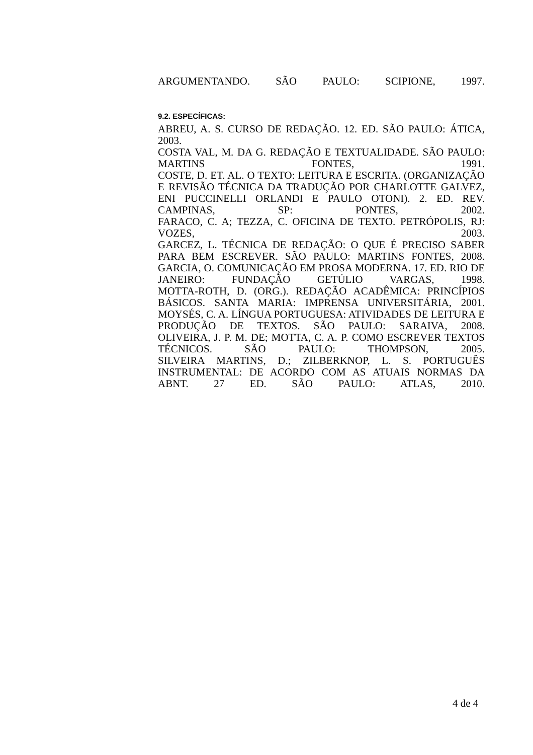ARGUMENTANDO. SÃO PAULO: SCIPIONE, 1997.
9.2. ESPECÍFICAS:
ABREU, A. S. CURSO DE REDAÇÃO. 12. ED. SÃO PAULO: ÁTICA,
2003.
COSTA VAL, M. DA G. REDAÇÃO E TEXTUALIDADE. SÃO PAULO: MARTINS FONTES, 1991.
COSTE, D. ET. AL. O TEXTO: LEITURA E ESCRITA. (ORGANIZAÇÃO E REVISÃO TÉCNICA DA TRADUÇÃO POR CHARLOTTE GALVEZ, ENI PUCCINELLI ORLANDI E PAULO OTONI). 2. ED. REV. CAMPINAS, SP: PONTES, 2002.
FARACO, C. A; TEZZA, C. OFICINA DE TEXTO. PETRÓPOLIS, RJ: VOZES, 2003.
GARCEZ, L. TÉCNICA DE REDAÇÃO: O QUE É PRECISO SABER PARA BEM ESCREVER. SÃO PAULO: MARTINS FONTES, 2008.
GARCIA, O. COMUNICAÇÃO EM PROSA MODERNA. 17. ED. RIO DE JANEIRO: FUNDAÇÃO GETÚLIO VARGAS, 1998.
MOTTA-ROTH, D. (ORG.). REDAÇÃO ACADÊMICA: PRINCÍPIOS BÁSICOS. SANTA MARIA: IMPRENSA UNIVERSITÁRIA, 2001.
MOYSÉS, C. A. LÍNGUA PORTUGUESA: ATIVIDADES DE LEITURA E PRODUÇÃO DE TEXTOS. SÃO PAULO: SARAIVA, 2008.
OLIVEIRA, J. P. M. DE; MOTTA, C. A. P. COMO ESCREVER TEXTOS TÉCNICOS. SÃO PAULO: THOMPSON, 2005.
SILVEIRA MARTINS, D.; ZILBERKNOP, L. S. PORTUGUÊS INSTRUMENTAL: DE ACORDO COM AS ATUAIS NORMAS DA ABNT. 27 ED. SÃO PAULO: ATLAS, 2010.
4 de 4